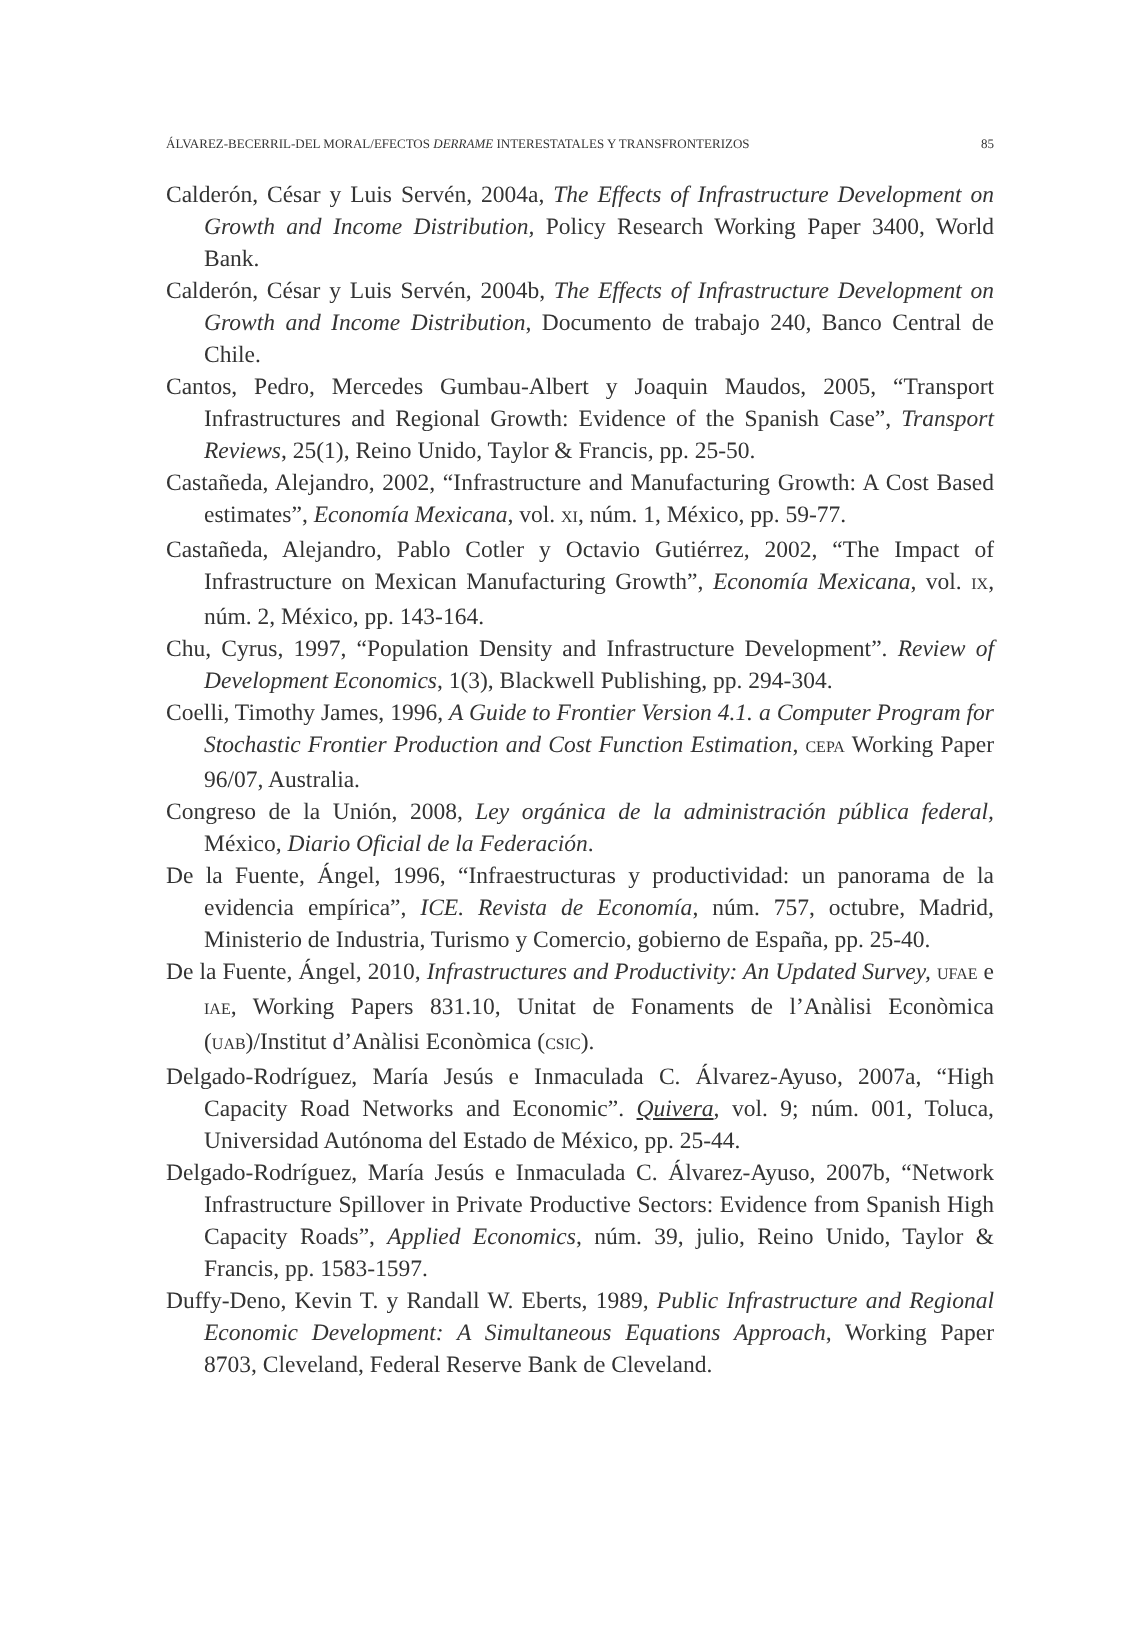ÁLVAREZ-BECERRIL-DEL MORAL/EFECTOS DERRAME INTERESTATALES Y TRANSFRONTERIZOS 85
Calderón, César y Luis Servén, 2004a, The Effects of Infrastructure Development on Growth and Income Distribution, Policy Research Working Paper 3400, World Bank.
Calderón, César y Luis Servén, 2004b, The Effects of Infrastructure Development on Growth and Income Distribution, Documento de trabajo 240, Banco Central de Chile.
Cantos, Pedro, Mercedes Gumbau-Albert y Joaquin Maudos, 2005, “Transport Infrastructures and Regional Growth: Evidence of the Spanish Case”, Transport Reviews, 25(1), Reino Unido, Taylor & Francis, pp. 25-50.
Castañeda, Alejandro, 2002, “Infrastructure and Manufacturing Growth: A Cost Based estimates”, Economía Mexicana, vol. XI, núm. 1, México, pp. 59-77.
Castañeda, Alejandro, Pablo Cotler y Octavio Gutiérrez, 2002, “The Impact of Infrastructure on Mexican Manufacturing Growth”, Economía Mexicana, vol. IX, núm. 2, México, pp. 143-164.
Chu, Cyrus, 1997, “Population Density and Infrastructure Development”. Review of Development Economics, 1(3), Blackwell Publishing, pp. 294-304.
Coelli, Timothy James, 1996, A Guide to Frontier Version 4.1. a Computer Program for Stochastic Frontier Production and Cost Function Estimation, CEPA Working Paper 96/07, Australia.
Congreso de la Unión, 2008, Ley orgánica de la administración pública federal, México, Diario Oficial de la Federación.
De la Fuente, Ángel, 1996, “Infraestructuras y productividad: un panorama de la evidencia empírica”, ICE. Revista de Economía, núm. 757, octubre, Madrid, Ministerio de Industria, Turismo y Comercio, gobierno de España, pp. 25-40.
De la Fuente, Ángel, 2010, Infrastructures and Productivity: An Updated Survey, UFAE e IAE, Working Papers 831.10, Unitat de Fonaments de l’Anàlisi Econòmica (UAB)/Institut d’Anàlisi Econòmica (CSIC).
Delgado-Rodríguez, María Jesús e Inmaculada C. Álvarez-Ayuso, 2007a, “High Capacity Road Networks and Economic”. Quivera, vol. 9; núm. 001, Toluca, Universidad Autónoma del Estado de México, pp. 25-44.
Delgado-Rodríguez, María Jesús e Inmaculada C. Álvarez-Ayuso, 2007b, “Network Infrastructure Spillover in Private Productive Sectors: Evidence from Spanish High Capacity Roads”, Applied Economics, núm. 39, julio, Reino Unido, Taylor & Francis, pp. 1583-1597.
Duffy-Deno, Kevin T. y Randall W. Eberts, 1989, Public Infrastructure and Regional Economic Development: A Simultaneous Equations Approach, Working Paper 8703, Cleveland, Federal Reserve Bank de Cleveland.